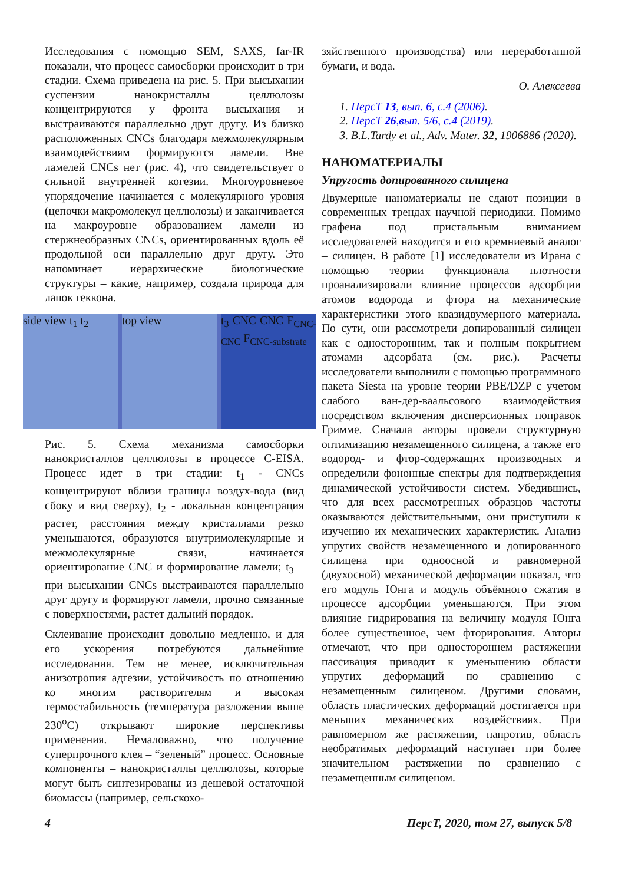Исследования с помощью SEM, SAXS, far-IR показали, что процесс самосборки происходит в три стадии. Схема приведена на рис. 5. При высыхании суспензии нанокристаллы целлюлозы концентрируются у фронта высыхания и выстраиваются параллельно друг другу. Из близко расположенных CNCs благодаря межмолекулярным взаимодействиям формируются ламели. Вне ламелей CNCs нет (рис. 4), что свидетельствует о сильной внутренней когезии. Многоуровневое упорядочение начинается с молекулярного уровня (цепочки макромолекул целлюлозы) и заканчивается на макроуровне образованием ламели из стержнеобразных CNCs, ориентированных вдоль её продольной оси параллельно друг другу. Это напоминает иерархические биологические структуры – какие, например, создала природа для лапок геккона.
side view t<sub>1</sub> t<sub>2</sub> top view t<sub>3</sub> CNC CNC F<sub>CNC-CNC</sub> F<sub>CNC-substrate</sub>
Рис. 5. Схема механизма самосборки нанокристаллов целлюлозы в процессе C-EISA. Процесс идет в три стадии: t<sub>1</sub> - CNCs концентрируют вблизи границы воздух-вода (вид сбоку и вид сверху), t<sub>2</sub> - локальная концентрация растет, расстояния между кристаллами резко уменьшаются, образуются внутримолекулярные и межмолекулярные связи, начинается ориентирование CNC и формирование ламели; t<sub>3</sub> – при высыхании CNCs выстраиваются параллельно друг другу и формируют ламели, прочно связанные с поверхностями, растет дальний порядок.
Склеивание происходит довольно медленно, и для его ускорения потребуются дальнейшие исследования. Тем не менее, исключительная анизотропия адгезии, устойчивость по отношению ко многим растворителям и высокая термостабильность (температура разложения выше 230<sup>o</sup>C) открывают широкие перспективы применения. Немаловажно, что получение суперпрочного клея – “зеленый” процесс. Основные компоненты – нанокристаллы целлюлозы, которые могут быть синтезированы из дешевой остаточной биомассы (например, сельскохо-
зяйственного производства) или переработанной бумаги, и вода.
О. Алексеева
1. ПерсТ 13, вып. 6, с.4 (2006).
2. ПерсТ 26,вып. 5/6, с.4 (2019).
3. B.L.Tardy et al., Adv. Mater. 32, 1906886 (2020).
НАНОМАТЕРИАЛЫ
Упругость допированного силицена
Двумерные наноматериалы не сдают позиции в современных трендах научной периодики. Помимо графена под пристальным вниманием исследователей находится и его кремниевый аналог – силицен. В работе [1] исследователи из Ирана с помощью теории функционала плотности проанализировали влияние процессов адсорбции атомов водорода и фтора на механические характеристики этого квазидвумерного материала. По сути, они рассмотрели допированный силицен как с односторонним, так и полным покрытием атомами адсорбата (см. рис.). Расчеты исследователи выполнили с помощью программного пакета Siesta на уровне теории PBE/DZP с учетом слабого ван-дер-ваальсового взаимодействия посредством включения дисперсионных поправок Гримме. Сначала авторы провели структурную оптимизацию незамещенного силицена, а также его водород- и фтор-содержащих производных и определили фононные спектры для подтверждения динамической устойчивости систем. Убедившись, что для всех рассмотренных образцов частоты оказываются действительными, они приступили к изучению их механических характеристик. Анализ упругих свойств незамещенного и допированного силицена при одноосной и равномерной (двухосной) механической деформации показал, что его модуль Юнга и модуль объёмного сжатия в процессе адсорбции уменьшаются. При этом влияние гидрирования на величину модуля Юнга более существенное, чем фторирования. Авторы отмечают, что при одностороннем растяжении пассивация приводит к уменьшению области упругих деформаций по сравнению с незамещенным силиценом. Другими словами, область пластических деформаций достигается при меньших механических воздействиях. При равномерном же растяжении, напротив, область необратимых деформаций наступает при более значительном растяжении по сравнению с незамещенным силиценом.
4 ПерсТ, 2020, том 27, выпуск 5/8